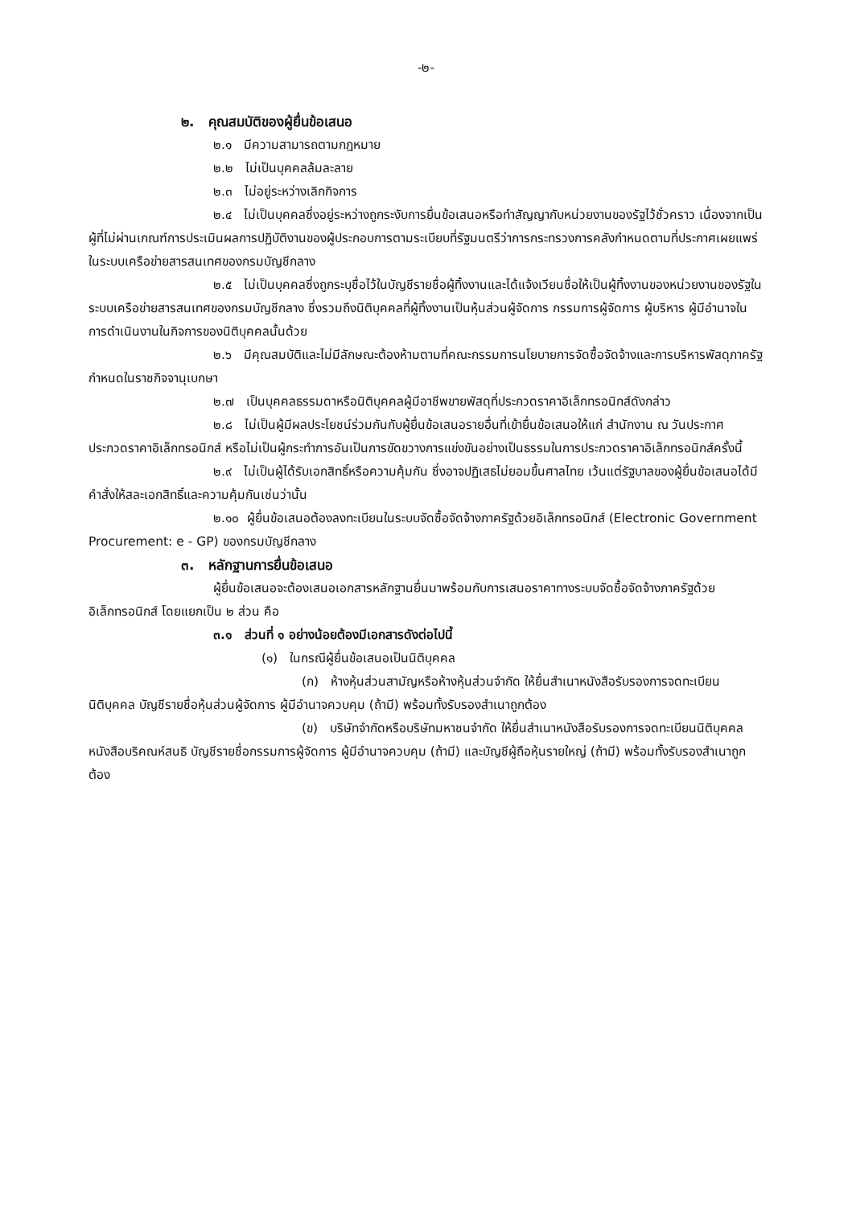-๒-
๒. คุณสมบัติของผู้ยื่นข้อเสนอ
๒.๑ มีความสามารถตามกฎหมาย
๒.๒ ไม่เป็นบุคคลล้มละลาย
๒.๓ ไม่อยู่ระหว่างเลิกกิจการ
๒.๔ ไม่เป็นบุคคลซึ่งอยู่ระหว่างถูกระงับการยื่นข้อเสนอหรือทำสัญญากับหน่วยงานของรัฐไว้ชั่วคราว เนื่องจากเป็นผู้ที่ไม่ผ่านเกณฑ์การประเมินผลการปฏิบัติงานของผู้ประกอบการตามระเบียบที่รัฐมนตรีว่าการกระทรวงการคลังกำหนดตามที่ประกาศเผยแพร่ในระบบเครือข่ายสารสนเทศของกรมบัญชีกลาง
๒.๕ ไม่เป็นบุคคลซึ่งถูกระบุชื่อไว้ในบัญชีรายชื่อผู้ทิ้งงานและได้แจ้งเวียนชื่อให้เป็นผู้ทิ้งงานของหน่วยงานของรัฐในระบบเครือข่ายสารสนเทศของกรมบัญชีกลาง ซึ่งรวมถึงนิติบุคคลที่ผู้ทิ้งงานเป็นหุ้นส่วนผู้จัดการ กรรมการผู้จัดการ ผู้บริหาร ผู้มีอำนาจในการดำเนินงานในกิจการของนิติบุคคลนั้นด้วย
๒.๖ มีคุณสมบัติและไม่มีลักษณะต้องห้ามตามที่คณะกรรมการนโยบายการจัดซื้อจัดจ้างและการบริหารพัสดุภาครัฐกำหนดในราชกิจจานุเบกษา
๒.๗ เป็นบุคคลธรรมดาหรือนิติบุคคลผู้มีอาชีพขายพัสดุที่ประกวดราคาอิเล็กทรอนิกส์ดังกล่าว
๒.๘ ไม่เป็นผู้มีผลประโยชน์ร่วมกันกับผู้ยื่นข้อเสนอรายอื่นที่เข้ายื่นข้อเสนอให้แก่ สำนักงาน ณ วันประกาศประกวดราคาอิเล็กทรอนิกส์ หรือไม่เป็นผู้กระทำการอันเป็นการขัดขวางการแข่งขันอย่างเป็นธรรมในการประกวดราคาอิเล็กทรอนิกส์ครั้งนี้
๒.๙ ไม่เป็นผู้ได้รับเอกสิทธิ์หรือความคุ้มกัน ซึ่งอาจปฏิเสธไม่ยอมขึ้นศาลไทย เว้นแต่รัฐบาลของผู้ยื่นข้อเสนอได้มีคำสั่งให้สละเอกสิทธิ์และความคุ้มกันเช่นว่านั้น
๒.๑๐ ผู้ยื่นข้อเสนอต้องลงทะเบียนในระบบจัดซื้อจัดจ้างภาครัฐด้วยอิเล็กทรอนิกส์ (Electronic Government Procurement: e - GP) ของกรมบัญชีกลาง
๓. หลักฐานการยื่นข้อเสนอ
ผู้ยื่นข้อเสนอจะต้องเสนอเอกสารหลักฐานยื่นมาพร้อมกับการเสนอราคาทางระบบจัดซื้อจัดจ้างภาครัฐด้วยอิเล็กทรอนิกส์ โดยแยกเป็น ๒ ส่วน คือ
๓.๑ ส่วนที่ ๑ อย่างน้อยต้องมีเอกสารดังต่อไปนี้
(๑) ในกรณีผู้ยื่นข้อเสนอเป็นนิติบุคคล
(ก) ห้างหุ้นส่วนสามัญหรือห้างหุ้นส่วนจำกัด ให้ยื่นสำเนาหนังสือรับรองการจดทะเบียนนิติบุคคล บัญชีรายชื่อหุ้นส่วนผู้จัดการ ผู้มีอำนาจควบคุม (ถ้ามี) พร้อมทั้งรับรองสำเนาถูกต้อง
(ข) บริษัทจำกัดหรือบริษัทมหาชนจำกัด ให้ยื่นสำเนาหนังสือรับรองการจดทะเบียนนิติบุคคล หนังสือบริคณห์สนธิ บัญชีรายชื่อกรรมการผู้จัดการ ผู้มีอำนาจควบคุม (ถ้ามี) และบัญชีผู้ถือหุ้นรายใหญ่ (ถ้ามี) พร้อมทั้งรับรองสำเนาถูกต้อง